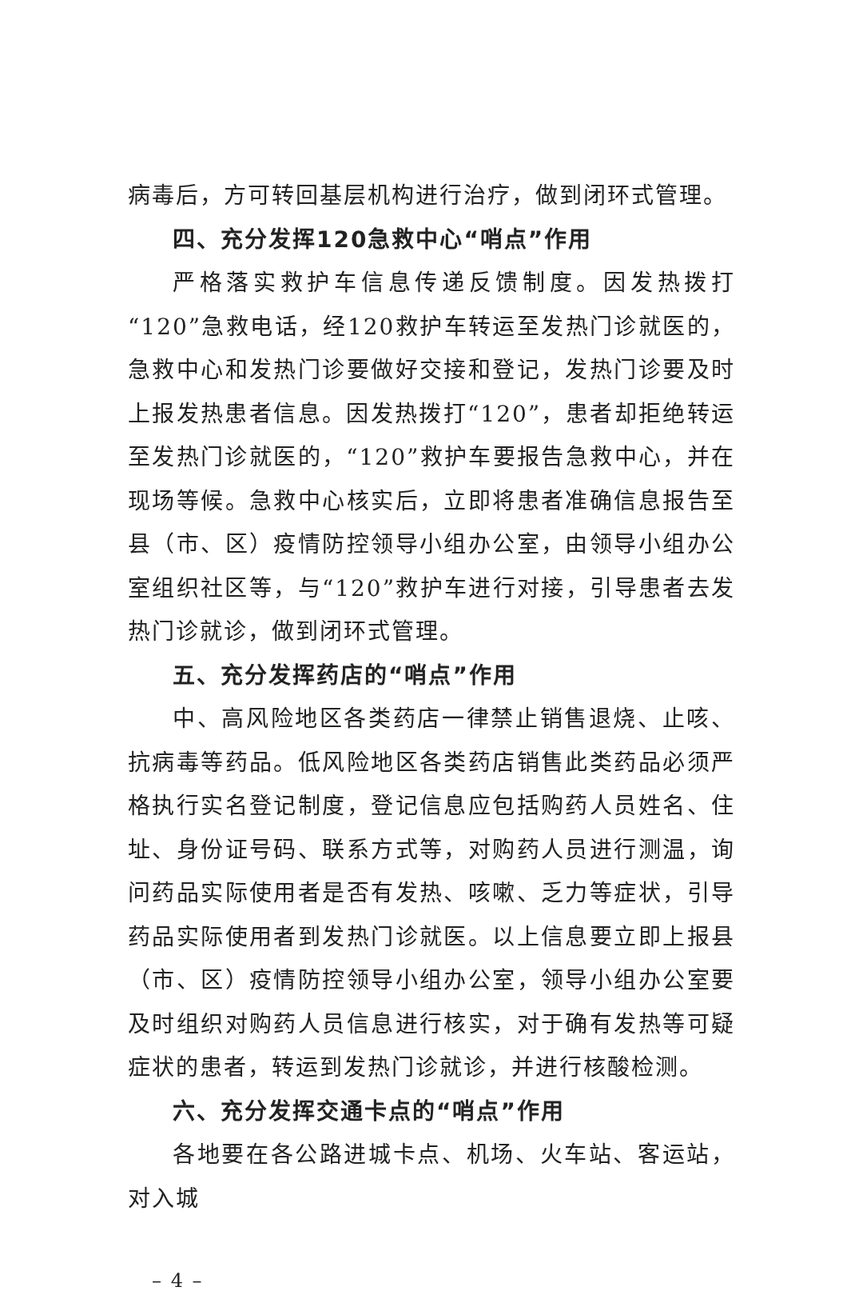病毒后，方可转回基层机构进行治疗，做到闭环式管理。
四、充分发挥120急救中心“哨点”作用
严格落实救护车信息传递反馈制度。因发热拨打“120”急救电话，经120救护车转运至发热门诊就医的，急救中心和发热门诊要做好交接和登记，发热门诊要及时上报发热患者信息。因发热拨打“120”，患者却拒绝转运至发热门诊就医的，“120”救护车要报告急救中心，并在现场等候。急救中心核实后，立即将患者准确信息报告至县（市、区）疫情防控领导小组办公室，由领导小组办公室组织社区等，与“120”救护车进行对接，引导患者去发热门诊就诊，做到闭环式管理。
五、充分发挥药店的“哨点”作用
中、高风险地区各类药店一律禁止销售退烧、止咳、抗病毒等药品。低风险地区各类药店销售此类药品必须严格执行实名登记制度，登记信息应包括购药人员姓名、住址、身份证号码、联系方式等，对购药人员进行测温，询问药品实际使用者是否有发热、咳嗽、乏力等症状，引导药品实际使用者到发热门诊就医。以上信息要立即上报县（市、区）疫情防控领导小组办公室，领导小组办公室要及时组织对购药人员信息进行核实，对于确有发热等可疑症状的患者，转运到发热门诊就诊，并进行核酸检测。
六、充分发挥交通卡点的“哨点”作用
各地要在各公路进城卡点、机场、火车站、客运站，对入城
– 4 –